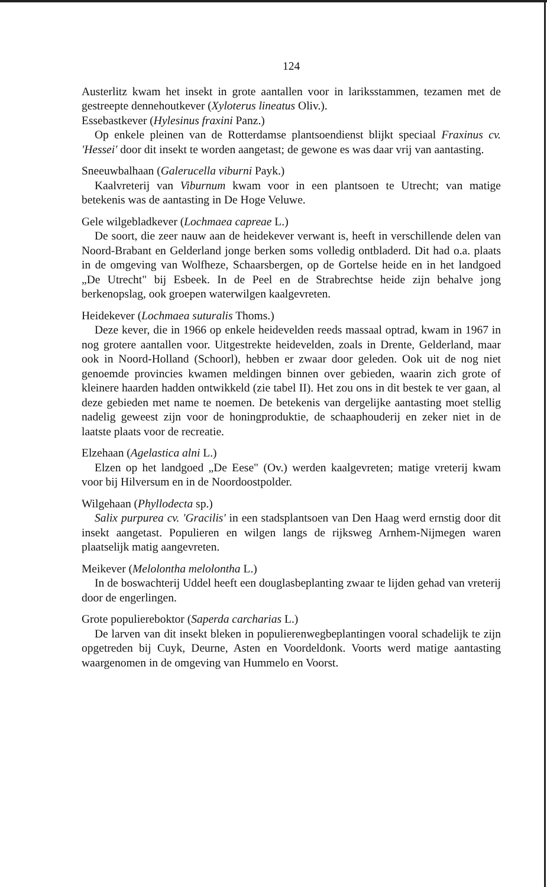124
Austerlitz kwam het insekt in grote aantallen voor in lariksstammen, tezamen met de gestreepte dennehoutkever (Xyloterus lineatus Oliv.).
Essebastkever (Hylesinus fraxini Panz.)
Op enkele pleinen van de Rotterdamse plantsoendienst blijkt speciaal Fraxinus cv. 'Hessei' door dit insekt te worden aangetast; de gewone es was daar vrij van aantasting.
Sneeuwbalhaan (Galerucella viburni Payk.)
Kaalvreterij van Viburnum kwam voor in een plantsoen te Utrecht; van matige betekenis was de aantasting in De Hoge Veluwe.
Gele wilgebladkever (Lochmaea capreae L.)
De soort, die zeer nauw aan de heidekever verwant is, heeft in verschillende delen van Noord-Brabant en Gelderland jonge berken soms volledig ontbladerd. Dit had o.a. plaats in de omgeving van Wolfheze, Schaarsbergen, op de Gortelse heide en in het landgoed „De Utrecht" bij Esbeek. In de Peel en de Strabrechtse heide zijn behalve jong berkenopslag, ook groepen waterwilgen kaalgevreten.
Heidekever (Lochmaea suturalis Thoms.)
Deze kever, die in 1966 op enkele heidevelden reeds massaal optrad, kwam in 1967 in nog grotere aantallen voor. Uitgestrekte heidevelden, zoals in Drente, Gelderland, maar ook in Noord-Holland (Schoorl), hebben er zwaar door geleden. Ook uit de nog niet genoemde provincies kwamen meldingen binnen over gebieden, waarin zich grote of kleinere haarden hadden ontwikkeld (zie tabel II). Het zou ons in dit bestek te ver gaan, al deze gebieden met name te noemen. De betekenis van dergelijke aantasting moet stellig nadelig geweest zijn voor de honingproduktie, de schaaphouderij en zeker niet in de laatste plaats voor de recreatie.
Elzehaan (Agelastica alni L.)
Elzen op het landgoed „De Eese" (Ov.) werden kaalgevreten; matige vreterij kwam voor bij Hilversum en in de Noordoostpolder.
Wilgehaan (Phyllodecta sp.)
Salix purpurea cv. 'Gracilis' in een stadsplantsoen van Den Haag werd ernstig door dit insekt aangetast. Populieren en wilgen langs de rijksweg Arnhem-Nijmegen waren plaatselijk matig aangevreten.
Meikever (Melolontha melolontha L.)
In de boswachterij Uddel heeft een douglasbeplanting zwaar te lijden gehad van vreterij door de engerlingen.
Grote populiereboktor (Saperda carcharias L.)
De larven van dit insekt bleken in populierenwegbeplantingen vooral schadelijk te zijn opgetreden bij Cuyk, Deurne, Asten en Voordeldonk. Voorts werd matige aantasting waargenomen in de omgeving van Hummelo en Voorst.